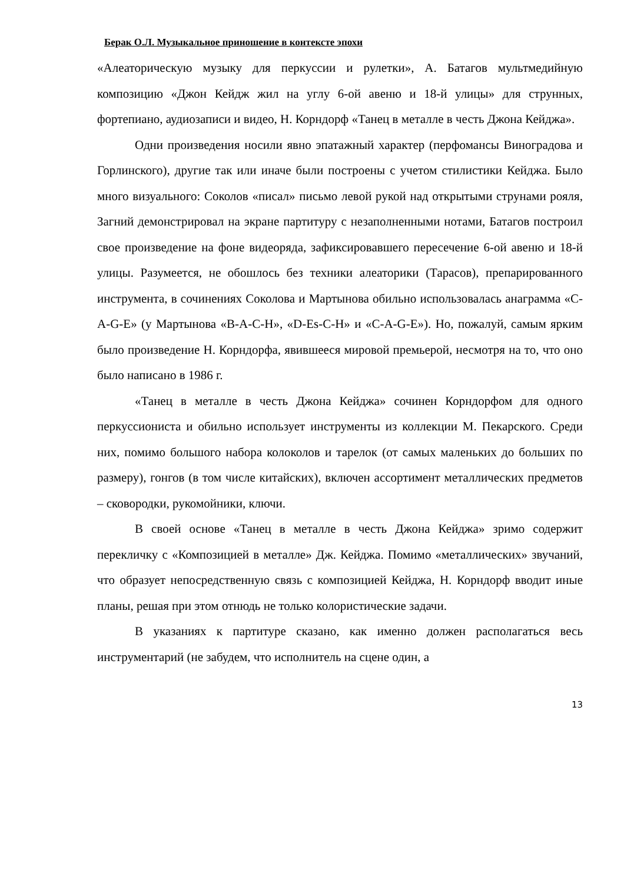Берак О.Л. Музыкальное приношение в контексте эпохи
«Алеаторическую музыку для перкуссии и рулетки», А. Батагов мультмедийную композицию «Джон Кейдж жил на углу 6-ой авеню и 18-й улицы» для струнных, фортепиано, аудиозаписи и видео, Н. Корндорф «Танец в металле в честь Джона Кейджа».
Одни произведения носили явно эпатажный характер (перфомансы Виноградова и Горлинского), другие так или иначе были построены с учетом стилистики Кейджа. Было много визуального: Соколов «писал» письмо левой рукой над открытыми струнами рояля, Загний демонстрировал на экране партитуру с незаполненными нотами, Батагов построил свое произведение на фоне видеоряда, зафиксировавшего пересечение 6-ой авеню и 18-й улицы. Разумеется, не обошлось без техники алеаторики (Тарасов), препарированного инструмента, в сочинениях Соколова и Мартынова обильно использовалась анаграмма «C-A-G-E» (у Мартынова «B-A-C-H», «D-Es-C-H» и «C-A-G-E»). Но, пожалуй, самым ярким было произведение Н. Корндорфа, явившееся мировой премьерой, несмотря на то, что оно было написано в 1986 г.
«Танец в металле в честь Джона Кейджа» сочинен Корндорфом для одного перкуссиониста и обильно использует инструменты из коллекции М. Пекарского. Среди них, помимо большого набора колоколов и тарелок (от самых маленьких до больших по размеру), гонгов (в том числе китайских), включен ассортимент металлических предметов – сковородки, рукомойники, ключи.
В своей основе «Танец в металле в честь Джона Кейджа» зримо содержит перекличку с «Композицией в металле» Дж. Кейджа. Помимо «металлических» звучаний, что образует непосредственную связь с композицией Кейджа, Н. Корндорф вводит иные планы, решая при этом отнюдь не только колористические задачи.
В указаниях к партитуре сказано, как именно должен располагаться весь инструментарий (не забудем, что исполнитель на сцене один, а
13